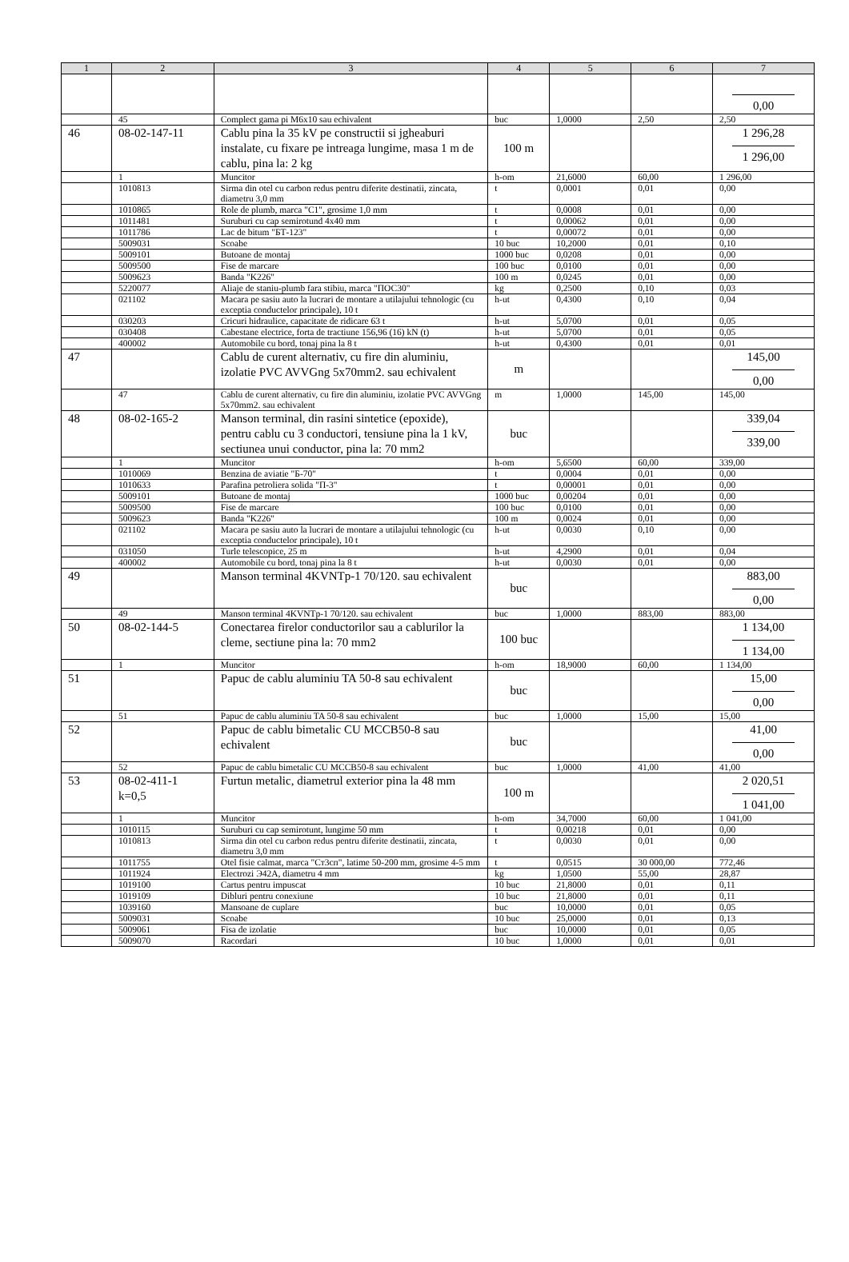| 1 | 2 | 3 | 4 | 5 | 6 | 7 |
| --- | --- | --- | --- | --- | --- | --- |
| | | | | | | 0,00 |
| | 45 | Complect gama pi M6x10 sau echivalent | buc | 1,0000 | 2,50 | 2,50 |
| 46 | 08-02-147-11 | Cablu pina la 35 kV pe constructii si jgheaburi instalate, cu fixare pe intreaga lungime, masa 1 m de cablu, pina la: 2 kg | 100 m | | | 1 296,28 1 296,00 |
| | 1 | Muncitor | h-om | 21,6000 | 60,00 | 1 296,00 |
| | 1010813 | Sirma din otel cu carbon redus pentru diferite destinatii, zincata, diametru 3,0 mm | t | 0,0001 | 0,01 | 0,00 |
| | 1010865 | Role de plumb, marca "C1", grosime 1,0 mm | t | 0,0008 | 0,01 | 0,00 |
| | 1011481 | Suruburi cu cap semirotund 4x40 mm | t | 0,00062 | 0,01 | 0,00 |
| | 1011786 | Lac de bitum "БТ-123" | t | 0,00072 | 0,01 | 0,00 |
| | 5009031 | Scoabe | 10 buc | 10,2000 | 0,01 | 0,10 |
| | 5009101 | Butoane de montaj | 1000 buc | 0,0208 | 0,01 | 0,00 |
| | 5009500 | Fise de marcare | 100 buc | 0,0100 | 0,01 | 0,00 |
| | 5009623 | Banda "K226" | 100 m | 0,0245 | 0,01 | 0,00 |
| | 5220077 | Aliaje de staniu-plumb fara stibiu, marca "ПОС30" | kg | 0,2500 | 0,10 | 0,03 |
| | 021102 | Macara pe sasiu auto la lucrari de montare a utilajului tehnologic (cu exceptia conductelor principale), 10 t | h-ut | 0,4300 | 0,10 | 0,04 |
| | 030203 | Cricuri hidraulice, capacitate de ridicare 63 t | h-ut | 5,0700 | 0,01 | 0,05 |
| | 030408 | Cabestane electrice, forta de tractiune 156,96 (16) kN (t) | h-ut | 5,0700 | 0,01 | 0,05 |
| | 400002 | Automobile cu bord, tonaj pina la 8 t | h-ut | 0,4300 | 0,01 | 0,01 |
| 47 | | Cablu de curent alternativ, cu fire din aluminiu, izolatie PVC AVVGng 5x70mm2. sau echivalent | m | | | 145,00 0,00 |
| | 47 | Cablu de curent alternativ, cu fire din aluminiu, izolatie PVC AVVGng 5x70mm2. sau echivalent | m | 1,0000 | 145,00 | 145,00 |
| 48 | 08-02-165-2 | Manson terminal, din rasini sintetice (epoxide), pentru cablu cu 3 conductori, tensiune pina la 1 kV, sectiunea unui conductor, pina la: 70 mm2 | buc | | | 339,04 339,00 |
| | 1 | Muncitor | h-om | 5,6500 | 60,00 | 339,00 |
| | 1010069 | Benzina de aviatie "Б-70" | t | 0,0004 | 0,01 | 0,00 |
| | 1010633 | Parafina petroliera solida "П-3" | t | 0,00001 | 0,01 | 0,00 |
| | 5009101 | Butoane de montaj | 1000 buc | 0,00204 | 0,01 | 0,00 |
| | 5009500 | Fise de marcare | 100 buc | 0,0100 | 0,01 | 0,00 |
| | 5009623 | Banda "K226" | 100 m | 0,0024 | 0,01 | 0,00 |
| | 021102 | Macara pe sasiu auto la lucrari de montare a utilajului tehnologic (cu exceptia conductelor principale), 10 t | h-ut | 0,0030 | 0,10 | 0,00 |
| | 031050 | Turle telescopice, 25 m | h-ut | 4,2900 | 0,01 | 0,04 |
| | 400002 | Automobile cu bord, tonaj pina la 8 t | h-ut | 0,0030 | 0,01 | 0,00 |
| 49 | | Manson terminal 4KVNTp-1 70/120. sau echivalent | buc | | | 883,00 0,00 |
| | 49 | Manson terminal 4KVNTp-1 70/120. sau echivalent | buc | 1,0000 | 883,00 | 883,00 |
| 50 | 08-02-144-5 | Conectarea firelor conductorilor sau a cablurilor la cleme, sectiune pina la: 70 mm2 | 100 buc | | | 1 134,00 1 134,00 |
| | 1 | Muncitor | h-om | 18,9000 | 60,00 | 1 134,00 |
| 51 | | Papuc de cablu aluminiu TA 50-8 sau echivalent | buc | | | 15,00 0,00 |
| | 51 | Papuc de cablu aluminiu TA 50-8 sau echivalent | buc | 1,0000 | 15,00 | 15,00 |
| 52 | | Papuc de cablu bimetalic CU MCCB50-8 sau echivalent | buc | | | 41,00 0,00 |
| | 52 | Papuc de cablu bimetalic CU MCCB50-8 sau echivalent | buc | 1,0000 | 41,00 | 41,00 |
| 53 | 08-02-411-1 k=0,5 | Furtun metalic, diametrul exterior pina la 48 mm | 100 m | | | 2 020,51 1 041,00 |
| | 1 | Muncitor | h-om | 34,7000 | 60,00 | 1 041,00 |
| | 1010115 | Suruburi cu cap semirotunt, lungime 50 mm | t | 0,00218 | 0,01 | 0,00 |
| | 1010813 | Sirma din otel cu carbon redus pentru diferite destinatii, zincata, diametru 3,0 mm | t | 0,0030 | 0,01 | 0,00 |
| | 1011755 | Otel fisie calmat, marca "Ст3сп", latime 50-200 mm, grosime 4-5 mm | t | 0,0515 | 30 000,00 | 772,46 |
| | 1011924 | Electrozi Э42A, diametru 4 mm | kg | 1,0500 | 55,00 | 28,87 |
| | 1019100 | Cartus pentru impuscat | 10 buc | 21,8000 | 0,01 | 0,11 |
| | 1019109 | Dibluri pentru conexiune | 10 buc | 21,8000 | 0,01 | 0,11 |
| | 1039160 | Mansoane de cuplare | buc | 10,0000 | 0,01 | 0,05 |
| | 5009031 | Scoabe | 10 buc | 25,0000 | 0,01 | 0,13 |
| | 5009061 | Fisa de izolatie | buc | 10,0000 | 0,01 | 0,05 |
| | 5009070 | Racordari | 10 buc | 1,0000 | 0,01 | 0,01 |